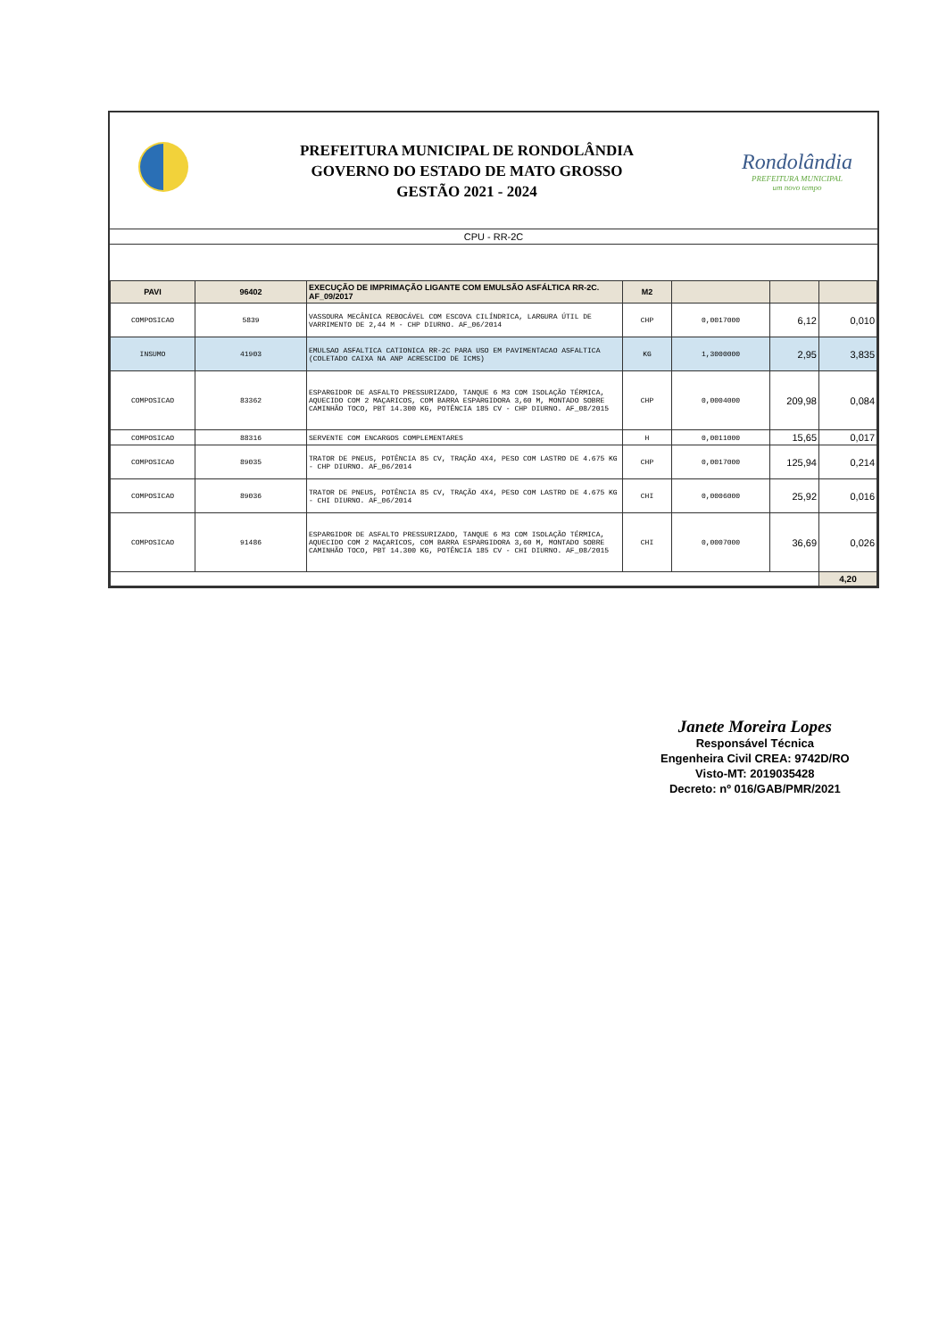PREFEITURA MUNICIPAL DE RONDOLÂNDIA
GOVERNO DO ESTADO DE MATO GROSSO
GESTÃO 2021 - 2024
Rondolândia
PREFEITURA MUNICIPAL
um novo tempo
CPU - RR-2C
| PAVI | 96402 | EXECUÇÃO DE IMPRIMAÇÃO LIGANTE COM EMULSÃO ASFÁLTICA RR-2C. AF_09/2017 | M2 | | | |
| --- | --- | --- | --- | --- | --- | --- |
| COMPOSICAO | 5839 | VASSOURA MECÂNICA REBOCÁVEL COM ESCOVA CILÍNDRICA, LARGURA ÚTIL DE VARRIMENTO DE 2,44 M - CHP DIURNO. AF_06/2014 | CHP | 0,0017000 | 6,12 | 0,010 |
| INSUMO | 41903 | EMULSAO ASFALTICA CATIONICA RR-2C PARA USO EM PAVIMENTACAO ASFALTICA (COLETADO CAIXA NA ANP ACRESCIDO DE ICMS) | KG | 1,3000000 | 2,95 | 3,835 |
| COMPOSICAO | 83362 | ESPARGIDOR DE ASFALTO PRESSURIZADO, TANQUE 6 M3 COM ISOLAÇÃO TÉRMICA, AQUECIDO COM 2 MAÇARICOS, COM BARRA ESPARGIDORA 3,60 M, MONTADO SOBRE CAMINHÃO TOCO, PBT 14.300 KG, POTÊNCIA 185 CV - CHP DIURNO. AF_08/2015 | CHP | 0,0004000 | 209,98 | 0,084 |
| COMPOSICAO | 88316 | SERVENTE COM ENCARGOS COMPLEMENTARES | H | 0,0011000 | 15,65 | 0,017 |
| COMPOSICAO | 89035 | TRATOR DE PNEUS, POTÊNCIA 85 CV, TRAÇÃO 4X4, PESO COM LASTRO DE 4.675 KG - CHP DIURNO. AF_06/2014 | CHP | 0,0017000 | 125,94 | 0,214 |
| COMPOSICAO | 89036 | TRATOR DE PNEUS, POTÊNCIA 85 CV, TRAÇÃO 4X4, PESO COM LASTRO DE 4.675 KG - CHI DIURNO. AF_06/2014 | CHI | 0,0006000 | 25,92 | 0,016 |
| COMPOSICAO | 91486 | ESPARGIDOR DE ASFALTO PRESSURIZADO, TANQUE 6 M3 COM ISOLAÇÃO TÉRMICA, AQUECIDO COM 2 MAÇARICOS, COM BARRA ESPARGIDORA 3,60 M, MONTADO SOBRE CAMINHÃO TOCO, PBT 14.300 KG, POTÊNCIA 185 CV - CHI DIURNO. AF_08/2015 | CHI | 0,0007000 | 36,69 | 0,026 |
| | | | | | | 4,20 |
Janete Moreira Lopes
Responsável Técnica
Engenheira Civil CREA: 9742D/RO
Visto-MT: 2019035428
Decreto: nº 016/GAB/PMR/2021